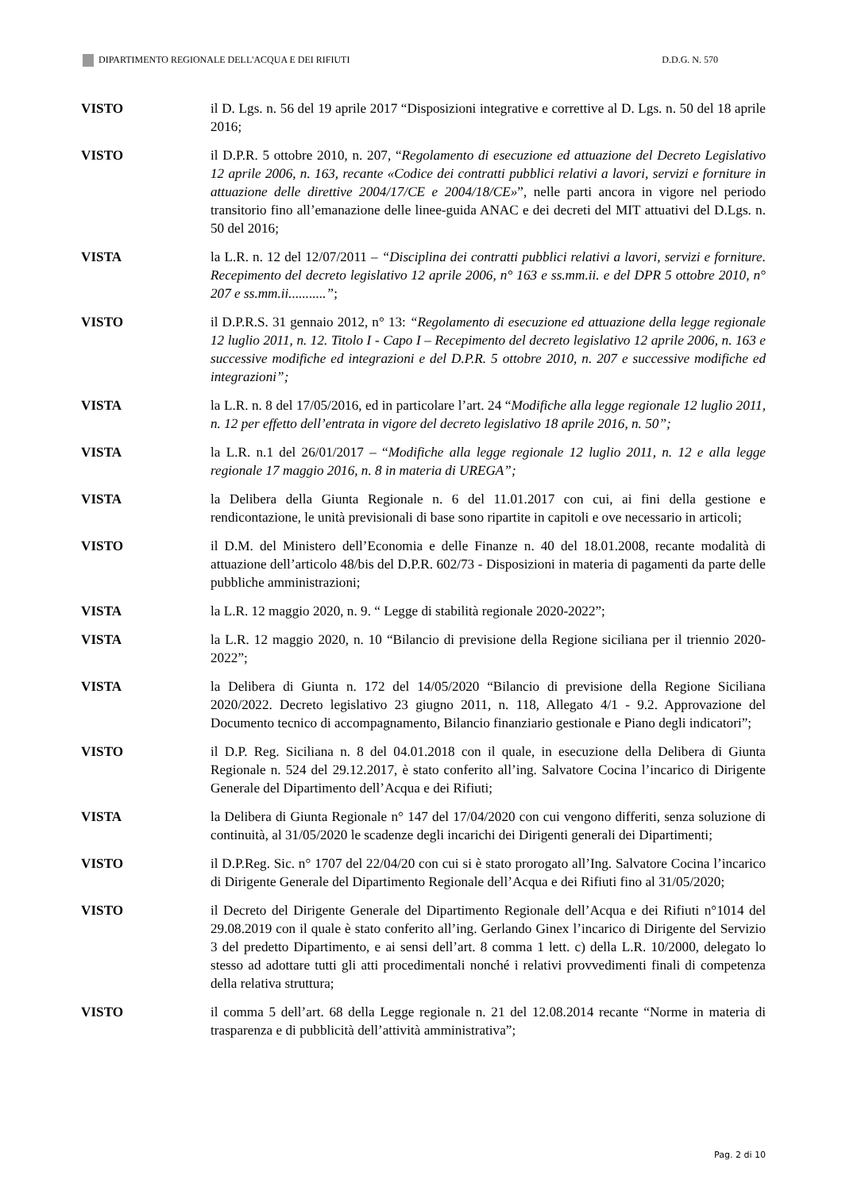DIPARTIMENTO REGIONALE DELL'ACQUA E DEI RIFIUTI D.D.G. N. 570
VISTO il D. Lgs. n. 56 del 19 aprile 2017 “Disposizioni integrative e correttive al D. Lgs. n. 50 del 18 aprile 2016;
VISTO il D.P.R. 5 ottobre 2010, n. 207, “Regolamento di esecuzione ed attuazione del Decreto Legislativo 12 aprile 2006, n. 163, recante «Codice dei contratti pubblici relativi a lavori, servizi e forniture in attuazione delle direttive 2004/17/CE e 2004/18/CE»”, nelle parti ancora in vigore nel periodo transitorio fino all’emanazione delle linee-guida ANAC e dei decreti del MIT attuativi del D.Lgs. n. 50 del 2016;
VISTA la L.R. n. 12 del 12/07/2011 – “Disciplina dei contratti pubblici relativi a lavori, servizi e forniture. Recepimento del decreto legislativo 12 aprile 2006, n° 163 e ss.mm.ii. e del DPR 5 ottobre 2010, n° 207 e ss.mm.ii...........”;
VISTO il D.P.R.S. 31 gennaio 2012, n° 13: “Regolamento di esecuzione ed attuazione della legge regionale 12 luglio 2011, n. 12. Titolo I - Capo I – Recepimento del decreto legislativo 12 aprile 2006, n. 163 e successive modifiche ed integrazioni e del D.P.R. 5 ottobre 2010, n. 207 e successive modifiche ed integrazioni”;
VISTA la L.R. n. 8 del 17/05/2016, ed in particolare l’art. 24 “Modifiche alla legge regionale 12 luglio 2011, n. 12 per effetto dell’entrata in vigore del decreto legislativo 18 aprile 2016, n. 50”;
VISTA la L.R. n.1 del 26/01/2017 – “Modifiche alla legge regionale 12 luglio 2011, n. 12 e alla legge regionale 17 maggio 2016, n. 8 in materia di UREGA”;
VISTA la Delibera della Giunta Regionale n. 6 del 11.01.2017 con cui, ai fini della gestione e rendicontazione, le unità previsionali di base sono ripartite in capitoli e ove necessario in articoli;
VISTO il D.M. del Ministero dell’Economia e delle Finanze n. 40 del 18.01.2008, recante modalità di attuazione dell’articolo 48/bis del D.P.R. 602/73 - Disposizioni in materia di pagamenti da parte delle pubbliche amministrazioni;
VISTA la L.R. 12 maggio 2020, n. 9. “ Legge di stabilità regionale 2020-2022”;
VISTA la L.R. 12 maggio 2020, n. 10 “Bilancio di previsione della Regione siciliana per il triennio 2020- 2022”;
VISTA la Delibera di Giunta n. 172 del 14/05/2020 “Bilancio di previsione della Regione Siciliana 2020/2022. Decreto legislativo 23 giugno 2011, n. 118, Allegato 4/1 - 9.2. Approvazione del Documento tecnico di accompagnamento, Bilancio finanziario gestionale e Piano degli indicatori”;
VISTO il D.P. Reg. Siciliana n. 8 del 04.01.2018 con il quale, in esecuzione della Delibera di Giunta Regionale n. 524 del 29.12.2017, è stato conferito all’ing. Salvatore Cocina l’incarico di Dirigente Generale del Dipartimento dell’Acqua e dei Rifiuti;
VISTA la Delibera di Giunta Regionale n° 147 del 17/04/2020 con cui vengono differiti, senza soluzione di continuità, al 31/05/2020 le scadenze degli incarichi dei Dirigenti generali dei Dipartimenti;
VISTO il D.P.Reg. Sic. n° 1707 del 22/04/20 con cui si è stato prorogato all’Ing. Salvatore Cocina l’incarico di Dirigente Generale del Dipartimento Regionale dell’Acqua e dei Rifiuti fino al 31/05/2020;
VISTO il Decreto del Dirigente Generale del Dipartimento Regionale dell’Acqua e dei Rifiuti n°1014 del 29.08.2019 con il quale è stato conferito all’ing. Gerlando Ginex l’incarico di Dirigente del Servizio 3 del predetto Dipartimento, e ai sensi dell’art. 8 comma 1 lett. c) della L.R. 10/2000, delegato lo stesso ad adottare tutti gli atti procedimentali nonché i relativi provvedimenti finali di competenza della relativa struttura;
VISTO il comma 5 dell’art. 68 della Legge regionale n. 21 del 12.08.2014 recante “Norme in materia di trasparenza e di pubblicità dell’attività amministrativa”;
Pag. 2 di 10